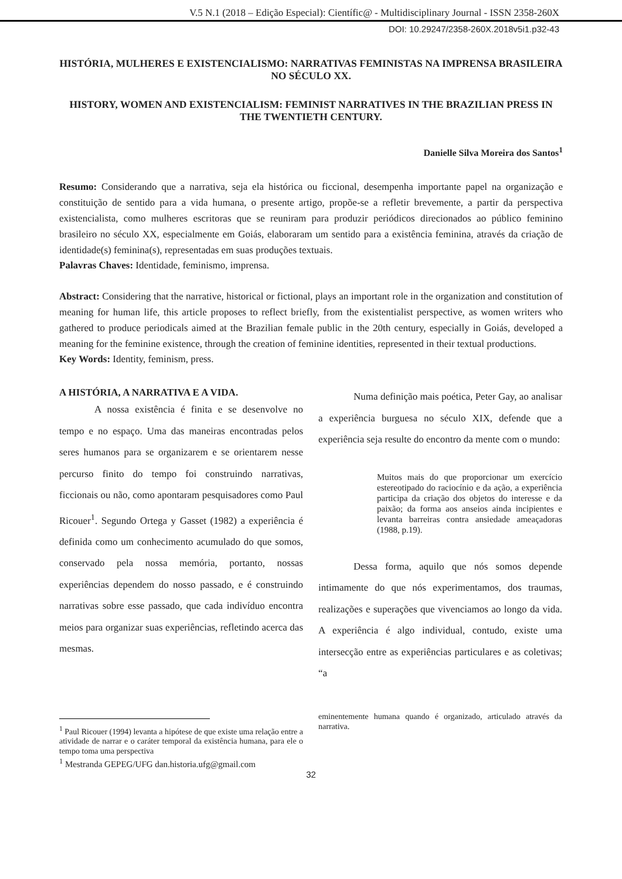V.5 N.1 (2018 – Edição Especial): Científic@ - Multidisciplinary Journal - ISSN 2358-260X
DOI: 10.29247/2358-260X.2018v5i1.p32-43
HISTÓRIA, MULHERES E EXISTENCIALISMO: NARRATIVAS FEMINISTAS NA IMPRENSA BRASILEIRA NO SÉCULO XX.
HISTORY, WOMEN AND EXISTENCIALISM: FEMINIST NARRATIVES IN THE BRAZILIAN PRESS IN THE TWENTIETH CENTURY.
Danielle Silva Moreira dos Santos<sup>1</sup>
Resumo: Considerando que a narrativa, seja ela histórica ou ficcional, desempenha importante papel na organização e constituição de sentido para a vida humana, o presente artigo, propõe-se a refletir brevemente, a partir da perspectiva existencialista, como mulheres escritoras que se reuniram para produzir periódicos direcionados ao público feminino brasileiro no século XX, especialmente em Goiás, elaboraram um sentido para a existência feminina, através da criação de identidade(s) feminina(s), representadas em suas produções textuais.
Palavras Chaves: Identidade, feminismo, imprensa.
Abstract: Considering that the narrative, historical or fictional, plays an important role in the organization and constitution of meaning for human life, this article proposes to reflect briefly, from the existentialist perspective, as women writers who gathered to produce periodicals aimed at the Brazilian female public in the 20th century, especially in Goiás, developed a meaning for the feminine existence, through the creation of feminine identities, represented in their textual productions.
Key Words: Identity, feminism, press.
A HISTÓRIA, A NARRATIVA E A VIDA.
A nossa existência é finita e se desenvolve no tempo e no espaço. Uma das maneiras encontradas pelos seres humanos para se organizarem e se orientarem nesse percurso finito do tempo foi construindo narrativas, ficcionais ou não, como apontaram pesquisadores como Paul Ricouer<sup>1</sup>. Segundo Ortega y Gasset (1982) a experiência é definida como um conhecimento acumulado do que somos, conservado pela nossa memória, portanto, nossas experiências dependem do nosso passado, e é construindo narrativas sobre esse passado, que cada indivíduo encontra meios para organizar suas experiências, refletindo acerca das mesmas.
<sup>1</sup> Paul Ricouer (1994) levanta a hipótese de que existe uma relação entre a atividade de narrar e o caráter temporal da existência humana, para ele o tempo toma uma perspectiva
Numa definição mais poética, Peter Gay, ao analisar a experiência burguesa no século XIX, defende que a experiência seja resulte do encontro da mente com o mundo:
Muitos mais do que proporcionar um exercício estereotipado do raciocínio e da ação, a experiência participa da criação dos objetos do interesse e da paixão; da forma aos anseios ainda incipientes e levanta barreiras contra ansiedade ameaçadoras (1988, p.19).
Dessa forma, aquilo que nós somos depende intimamente do que nós experimentamos, dos traumas, realizações e superações que vivenciamos ao longo da vida. A experiência é algo individual, contudo, existe uma intersecção entre as experiências particulares e as coletivas; “a
eminentemente humana quando é organizado, articulado através da narrativa.
<sup>1</sup> Mestranda GEPEG/UFG dan.historia.ufg@gmail.com
32